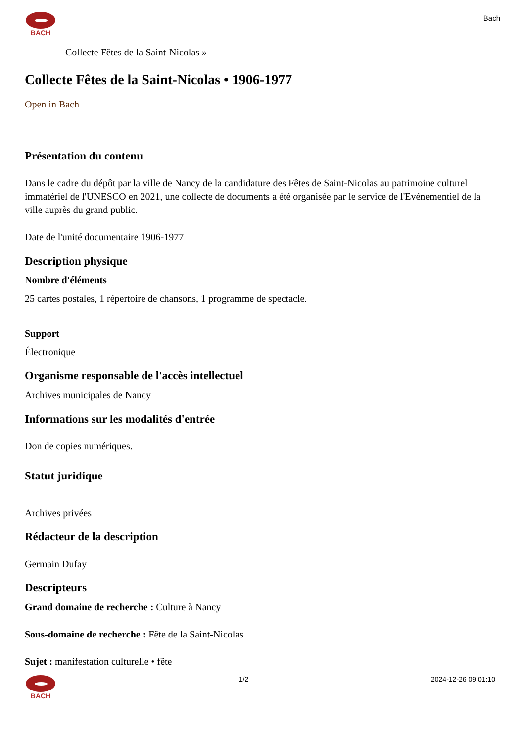BACH
Bach
Collecte Fêtes de la Saint-Nicolas »
Collecte Fêtes de la Saint-Nicolas • 1906-1977
Open in Bach
Présentation du contenu
Dans le cadre du dépôt par la ville de Nancy de la candidature des Fêtes de Saint-Nicolas au patrimoine culturel immatériel de l'UNESCO en 2021, une collecte de documents a été organisée par le service de l'Evénementiel de la ville auprès du grand public.
Date de l'unité documentaire 1906-1977
Description physique
Nombre d'éléments
25 cartes postales, 1 répertoire de chansons, 1 programme de spectacle.
Support
Électronique
Organisme responsable de l'accès intellectuel
Archives municipales de Nancy
Informations sur les modalités d'entrée
Don de copies numériques.
Statut juridique
Archives privées
Rédacteur de la description
Germain Dufay
Descripteurs
Grand domaine de recherche : Culture à Nancy
Sous-domaine de recherche : Fête de la Saint-Nicolas
Sujet : manifestation culturelle • fête
BACH 1/2 2024-12-26 09:01:10